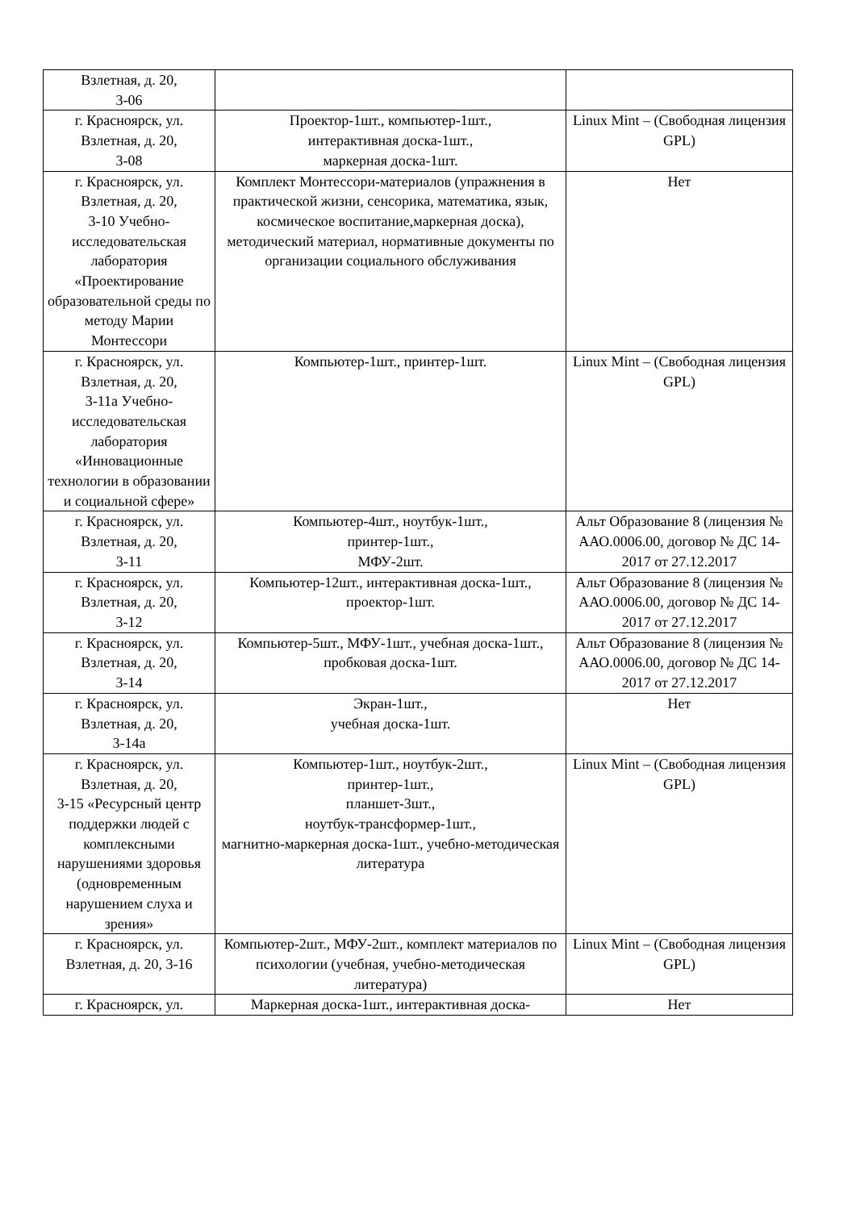| Взлетная, д. 20, 3-06 | | |
| г. Красноярск, ул. Взлетная, д. 20, 3-08 | Проектор-1шт., компьютер-1шт., интерактивная доска-1шт., маркерная доска-1шт. | Linux Mint – (Свободная лицензия GPL) |
| г. Красноярск, ул. Взлетная, д. 20, 3-10 Учебно-исследовательская лаборатория «Проектирование образовательной среды по методу Марии Монтессори | Комплект Монтессори-материалов (упражнения в практической жизни, сенсорика, математика, язык, космическое воспитание,маркерная доска), методический материал, нормативные документы по организации социального обслуживания | Нет |
| г. Красноярск, ул. Взлетная, д. 20, 3-11а Учебно-исследовательская лаборатория «Инновационные технологии в образовании и социальной сфере» | Компьютер-1шт., принтер-1шт. | Linux Mint – (Свободная лицензия GPL) |
| г. Красноярск, ул. Взлетная, д. 20, 3-11 | Компьютер-4шт., ноутбук-1шт., принтер-1шт., МФУ-2шт. | Альт Образование 8 (лицензия № ААО.0006.00, договор № ДС 14-2017 от 27.12.2017 |
| г. Красноярск, ул. Взлетная, д. 20, 3-12 | Компьютер-12шт., интерактивная доска-1шт., проектор-1шт. | Альт Образование 8 (лицензия № ААО.0006.00, договор № ДС 14-2017 от 27.12.2017 |
| г. Красноярск, ул. Взлетная, д. 20, 3-14 | Компьютер-5шт., МФУ-1шт., учебная доска-1шт., пробковая доска-1шт. | Альт Образование 8 (лицензия № ААО.0006.00, договор № ДС 14-2017 от 27.12.2017 |
| г. Красноярск, ул. Взлетная, д. 20, 3-14а | Экран-1шт., учебная доска-1шт. | Нет |
| г. Красноярск, ул. Взлетная, д. 20, 3-15 «Ресурсный центр поддержки людей с комплексными нарушениями здоровья (одновременным нарушением слуха и зрения» | Компьютер-1шт., ноутбук-2шт., принтер-1шт., планшет-3шт., ноутбук-трансформер-1шт., магнитно-маркерная доска-1шт., учебно-методическая литература | Linux Mint – (Свободная лицензия GPL) |
| г. Красноярск, ул. Взлетная, д. 20, 3-16 | Компьютер-2шт., МФУ-2шт., комплект материалов по психологии (учебная, учебно-методическая литература) | Linux Mint – (Свободная лицензия GPL) |
| г. Красноярск, ул. | Маркерная доска-1шт., интерактивная доска- | Нет |